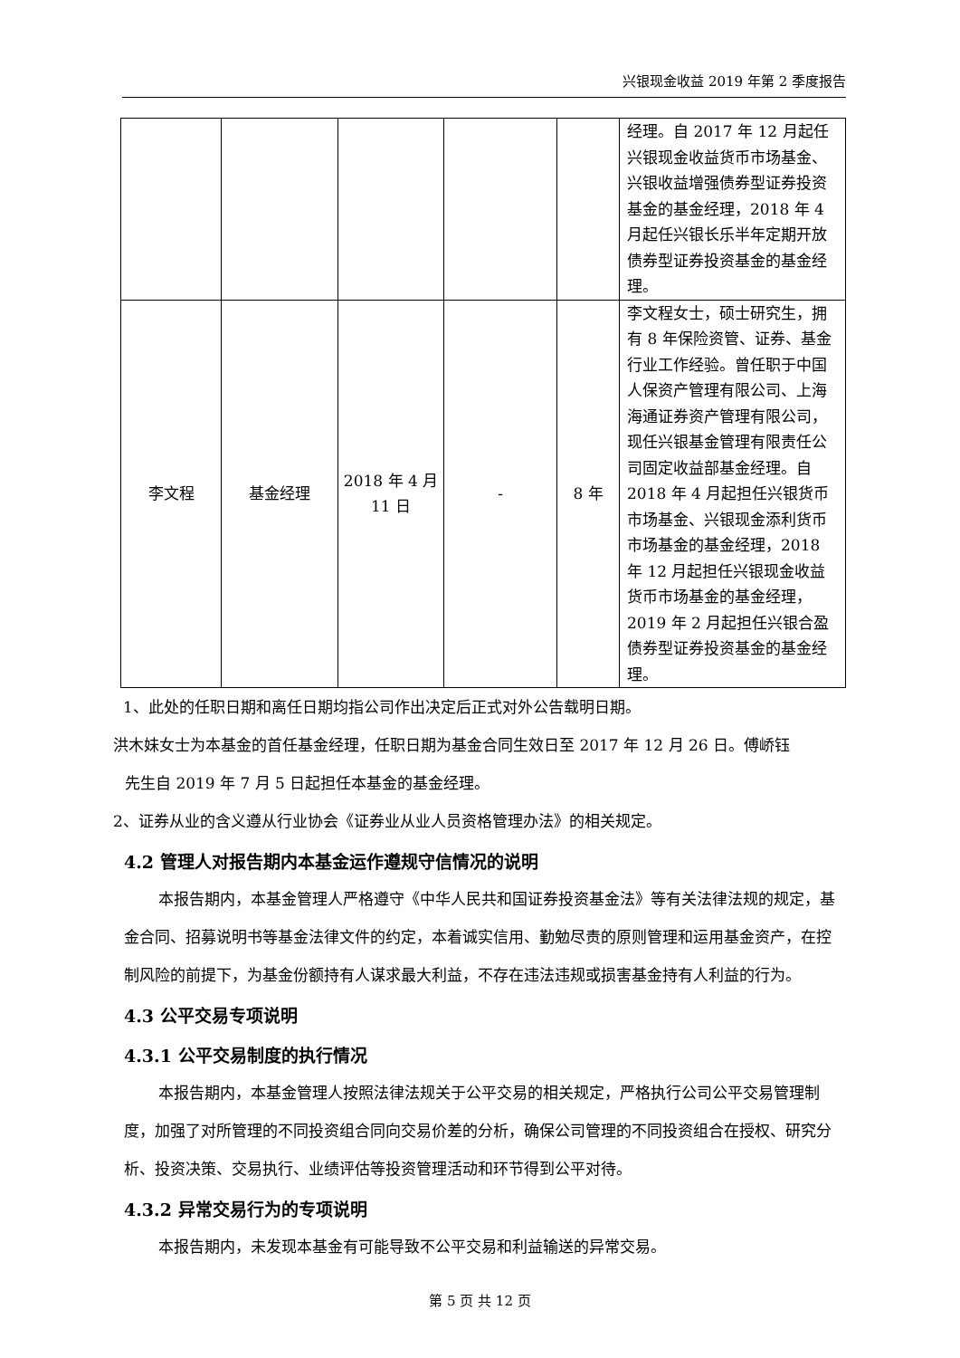兴银现金收益 2019 年第 2 季度报告
| | | | | | 经理。自 2017 年 12 月起任兴银现金收益货币市场基金、兴银收益增强债券型证券投资基金的基金经理，2018 年 4 月起任兴银长乐半年定期开放债券型证券投资基金的基金经理。 |
| 李文程 | 基金经理 | 2018 年 4 月 11 日 | - | 8 年 | 李文程女士，硕士研究生，拥有 8 年保险资管、证券、基金行业工作经验。曾任职于中国人保资产管理有限公司、上海海通证券资产管理有限公司，现任兴银基金管理有限责任公司固定收益部基金经理。自 2018 年 4 月起担任兴银货币市场基金、兴银现金添利货币市场基金的基金经理，2018 年 12 月起担任兴银现金收益货币市场基金的基金经理，2019 年 2 月起担任兴银合盈债券型证券投资基金的基金经理。 |
1、此处的任职日期和离任日期均指公司作出决定后正式对外公告载明日期。
洪木妹女士为本基金的首任基金经理，任职日期为基金合同生效日至 2017 年 12 月 26 日。傅峤钰
先生自 2019 年 7 月 5 日起担任本基金的基金经理。
2、证券从业的含义遵从行业协会《证券业从业人员资格管理办法》的相关规定。
4.2 管理人对报告期内本基金运作遵规守信情况的说明
本报告期内，本基金管理人严格遵守《中华人民共和国证券投资基金法》等有关法律法规的规定，基金合同、招募说明书等基金法律文件的约定，本着诚实信用、勤勉尽责的原则管理和运用基金资产，在控制风险的前提下，为基金份额持有人谋求最大利益，不存在违法违规或损害基金持有人利益的行为。
4.3 公平交易专项说明
4.3.1 公平交易制度的执行情况
本报告期内，本基金管理人按照法律法规关于公平交易的相关规定，严格执行公司公平交易管理制度，加强了对所管理的不同投资组合同向交易价差的分析，确保公司管理的不同投资组合在授权、研究分析、投资决策、交易执行、业绩评估等投资管理活动和环节得到公平对待。
4.3.2 异常交易行为的专项说明
本报告期内，未发现本基金有可能导致不公平交易和利益输送的异常交易。
第 5 页 共 12 页